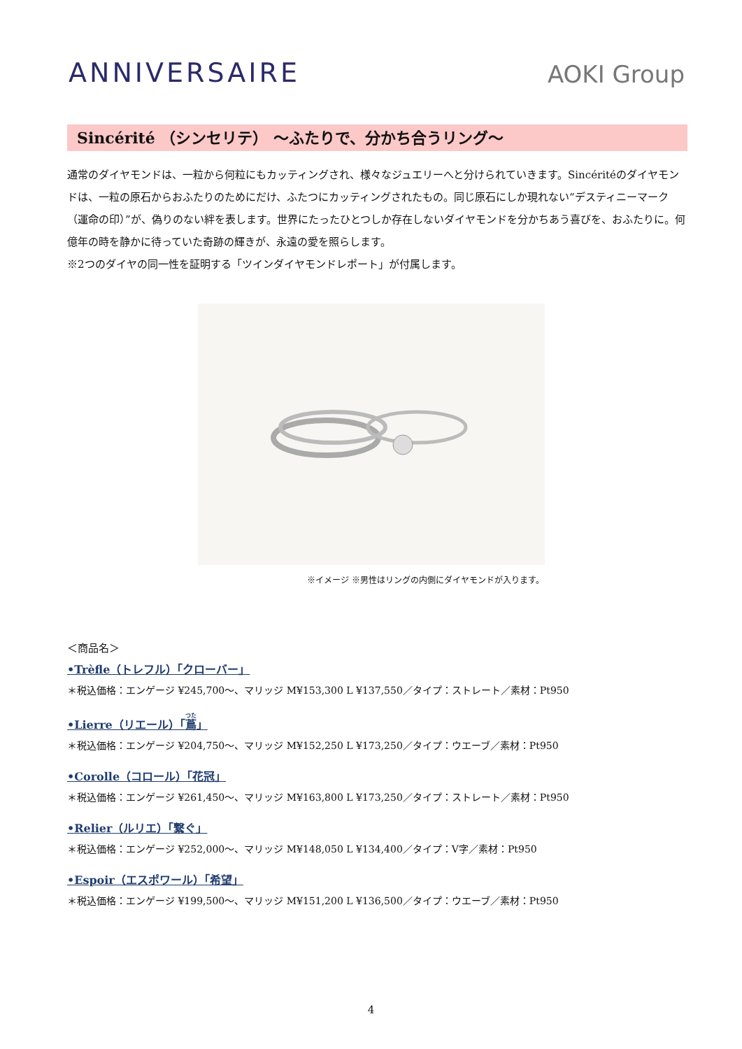ANNIVERSAIRE
AOKI Group
Sincérité （シンセリテ） ～ふたりで、分かち合うリング～
通常のダイヤモンドは、一粒から何粒にもカッティングされ、様々なジュエリーへと分けられていきます。Sincéritéのダイヤモンドは、一粒の原石からおふたりのためにだけ、ふたつにカッティングされたもの。同じ原石にしか現れない“デスティニーマーク（運命の印）”が、偽りのない絆を表します。世界にたったひとつしか存在しないダイヤモンドを分かちあう喜びを、おふたりに。何億年の時を静かに待っていた奇跡の輝きが、永遠の愛を照らします。
※2つのダイヤの同一性を証明する「ツインダイヤモンドレポート」が付属します。
※イメージ ※男性はリングの内側にダイヤモンドが入ります。
＜商品名＞
•Trèfle（トレフル）「クローバー」
＊税込価格：エンゲージ ¥245,700～、マリッジ M¥153,300 L ¥137,550／タイプ：ストレート／素材：Pt950
•Lierre（リエール）「蔦」
＊税込価格：エンゲージ ¥204,750～、マリッジ M¥152,250 L ¥173,250／タイプ：ウエーブ／素材：Pt950
•Corolle（コロール）「花冠」
＊税込価格：エンゲージ ¥261,450～、マリッジ M¥163,800 L ¥173,250／タイプ：ストレート／素材：Pt950
•Relier（ルリエ）「繋ぐ」
＊税込価格：エンゲージ ¥252,000～、マリッジ M¥148,050 L ¥134,400／タイプ：V字／素材：Pt950
•Espoir（エスポワール）「希望」
＊税込価格：エンゲージ ¥199,500～、マリッジ M¥151,200 L ¥136,500／タイプ：ウエーブ／素材：Pt950
4